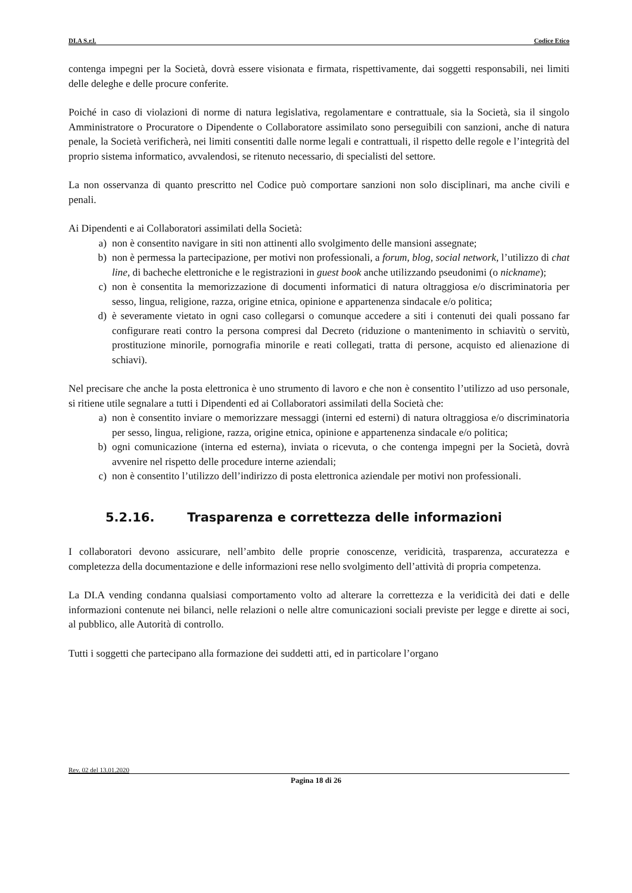DI.A S.r.l. Codice Etico
contenga impegni per la Società, dovrà essere visionata e firmata, rispettivamente, dai soggetti responsabili, nei limiti delle deleghe e delle procure conferite.
Poiché in caso di violazioni di norme di natura legislativa, regolamentare e contrattuale, sia la Società, sia il singolo Amministratore o Procuratore o Dipendente o Collaboratore assimilato sono perseguibili con sanzioni, anche di natura penale, la Società verificherà, nei limiti consentiti dalle norme legali e contrattuali, il rispetto delle regole e l’integrità del proprio sistema informatico, avvalendosi, se ritenuto necessario, di specialisti del settore.
La non osservanza di quanto prescritto nel Codice può comportare sanzioni non solo disciplinari, ma anche civili e penali.
Ai Dipendenti e ai Collaboratori assimilati della Società:
a) non è consentito navigare in siti non attinenti allo svolgimento delle mansioni assegnate;
b) non è permessa la partecipazione, per motivi non professionali, a forum, blog, social network, l’utilizzo di chat line, di bacheche elettroniche e le registrazioni in guest book anche utilizzando pseudonimi (o nickname);
c) non è consentita la memorizzazione di documenti informatici di natura oltraggiosa e/o discriminatoria per sesso, lingua, religione, razza, origine etnica, opinione e appartenenza sindacale e/o politica;
d) è severamente vietato in ogni caso collegarsi o comunque accedere a siti i contenuti dei quali possano far configurare reati contro la persona compresi dal Decreto (riduzione o mantenimento in schiavitù o servitù, prostituzione minorile, pornografia minorile e reati collegati, tratta di persone, acquisto ed alienazione di schiavi).
Nel precisare che anche la posta elettronica è uno strumento di lavoro e che non è consentito l’utilizzo ad uso personale, si ritiene utile segnalare a tutti i Dipendenti ed ai Collaboratori assimilati della Società che:
a) non è consentito inviare o memorizzare messaggi (interni ed esterni) di natura oltraggiosa e/o discriminatoria per sesso, lingua, religione, razza, origine etnica, opinione e appartenenza sindacale e/o politica;
b) ogni comunicazione (interna ed esterna), inviata o ricevuta, o che contenga impegni per la Società, dovrà avvenire nel rispetto delle procedure interne aziendali;
c) non è consentito l’utilizzo dell’indirizzo di posta elettronica aziendale per motivi non professionali.
5.2.16. Trasparenza e correttezza delle informazioni
I collaboratori devono assicurare, nell’ambito delle proprie conoscenze, veridicità, trasparenza, accuratezza e completezza della documentazione e delle informazioni rese nello svolgimento dell’attività di propria competenza.
La DI.A vending condanna qualsiasi comportamento volto ad alterare la correttezza e la veridicità dei dati e delle informazioni contenute nei bilanci, nelle relazioni o nelle altre comunicazioni sociali previste per legge e dirette ai soci, al pubblico, alle Autorità di controllo.
Tutti i soggetti che partecipano alla formazione dei suddetti atti, ed in particolare l’organo
Rev. 02 del 13.01.2020
Pagina 18 di 26